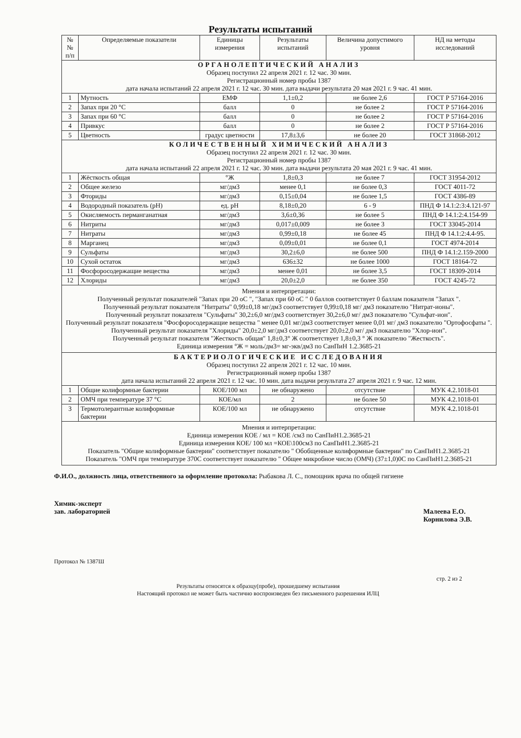Результаты испытаний
| №№ п/п | Определяемые показатели | Единицы измерения | Результаты испытаний | Величина допустимого уровня | НД на методы исследований |
| --- | --- | --- | --- | --- | --- |
| ОРГАНОЛЕПТИЧЕСКИЙ АНАЛИЗ Образец поступил 22 апреля 2021 г. 12 час. 30 мин. Регистрационный номер пробы 1387 дата начала испытаний 22 апреля 2021 г. 12 час. 30 мин. дата выдачи результата 20 мая 2021 г. 9 час. 41 мин. | | | | | |
| 1 | Мутность | ЕМФ | 1,1±0,2 | не более 2,6 | ГОСТ Р 57164-2016 |
| 2 | Запах при 20 °С | балл | 0 | не более 2 | ГОСТ Р 57164-2016 |
| 3 | Запах при 60 °С | балл | 0 | не более 2 | ГОСТ Р 57164-2016 |
| 4 | Привкус | балл | 0 | не более 2 | ГОСТ Р 57164-2016 |
| 5 | Цветность | градус цветности | 17,8±3,6 | не более 20 | ГОСТ 31868-2012 |
| КОЛИЧЕСТВЕННЫЙ ХИМИЧЕСКИЙ АНАЛИЗ Образец поступил 22 апреля 2021 г. 12 час. 30 мин. Регистрационный номер пробы 1387 дата начала испытаний 22 апреля 2021 г. 12 час. 30 мин. дата выдачи результата 20 мая 2021 г. 9 час. 41 мин. | | | | | |
| 1 | Жёсткость общая | °Ж | 1,8±0,3 | не более 7 | ГОСТ 31954-2012 |
| 2 | Общее железо | мг/дм3 | менее 0,1 | не более 0,3 | ГОСТ 4011-72 |
| 3 | Фториды | мг/дм3 | 0,15±0,04 | не более 1,5 | ГОСТ 4386-89 |
| 4 | Водородный показатель (pH) | ед. pH | 8,18±0,20 | 6 - 9 | ПНД Ф 14.1:2:3:4.121-97 |
| 5 | Окисляемость перманганатная | мг/дм3 | 3,6±0,36 | не более 5 | ПНД Ф 14.1:2:4.154-99 |
| 6 | Нитриты | мг/дм3 | 0,017±0,009 | не более 3 | ГОСТ 33045-2014 |
| 7 | Нитраты | мг/дм3 | 0,99±0,18 | не более 45 | ПНД Ф 14.1:2:4.4-95. |
| 8 | Марганец | мг/дм3 | 0,09±0,01 | не более 0,1 | ГОСТ 4974-2014 |
| 9 | Сульфаты | мг/дм3 | 30,2±6,0 | не более 500 | ПНД Ф 14.1:2.159-2000 |
| 10 | Сухой остаток | мг/дм3 | 636±32 | не более 1000 | ГОСТ 18164-72 |
| 11 | Фосфоросодержащие вещества | мг/дм3 | менее 0,01 | не более 3,5 | ГОСТ 18309-2014 |
| 12 | Хлориды | мг/дм3 | 20,0±2,0 | не более 350 | ГОСТ 4245-72 |
| Мнения и интерпретации: Полученный результат показателей "Запах при 20 оС ", "Запах при 60 оС " 0 баллов соответствует 0 баллам показателя "Запах ". Полученный результат показателя "Нитраты" 0,99±0,18 мг/дм3 соответствует 0,99±0,18 мг/ дм3 показателю "Нитрат-ионы". Полученный результат показателя "Сульфаты" 30,2±6,0 мг/дм3 соответствует 30,2±6,0 мг/ дм3 показателю "Сульфат-ион". Полученный результат показателя "Фосфоросодержащие вещества " менее 0,01 мг/дм3 соответствует менее 0,01 мг/ дм3 показателю "Ортофосфаты ". Полученный результат показателя "Хлориды" 20,0±2,0 мг/дм3 соответствует 20,0±2,0 мг/ дм3 показателю "Хлор-ион". Полученный результат показателя "Жесткость общая" 1,8±0,3° Ж соответствует 1,8±0,3 ° Ж показателю "Жесткость". Единица измерения °Ж = моль/дм3= мг-экв/дм3 по СанПиН 1.2.3685-21 | | | | | |
| БАКТЕРИОЛОГИЧЕСКИЕ ИССЛЕДОВАНИЯ Образец поступил 22 апреля 2021 г. 12 час. 10 мин. Регистрационный номер пробы 1387 дата начала испытаний 22 апреля 2021 г. 12 час. 10 мин. дата выдачи результата 27 апреля 2021 г. 9 час. 12 мин. | | | | | |
| 1 | Общие колиформные бактерии | КОЕ/100 мл | не обнаружено | отсутствие | МУК 4.2.1018-01 |
| 2 | ОМЧ при температуре 37 °С | КОЕ/мл | 2 | не более 50 | МУК 4.2.1018-01 |
| 3 | Термотолерантные колиформные бактерии | КОЕ/100 мл | не обнаружено | отсутствие | МУК 4.2.1018-01 |
| Мнения и интерпретации: Единица измерения КОЕ / мл = КОЕ /см3 по СанПиН1.2.3685-21 Единица измерения КОЕ/ 100 мл =КОЕ\100см3 по СанПиН1.2.3685-21 Показатель "Общие колиформные бактерии" соответствует показателю " Обобщенные колиформные бактерии" по СанПиН1.2.3685-21 Показатель "ОМЧ при температуре 370С соответствует показателю " Общее микробное число (ОМЧ) (37±1,0)0С по СанПиН1.2.3685-21 | | | | | |
Ф.И.О., должность лица, ответственного за оформление протокола: Рыбакова Л. С., помощник врача по общей гигиене
Химик-эксперт
зав. лабораторией
Малеева Е.О.
Корнилова Э.В.
Протокол № 1387Ш
стр. 2 из 2
Результаты относятся к образцу(пробе), прошедшему испытания
Настоящий протокол не может быть частично воспроизведен без письменного разрешения ИЛЦ